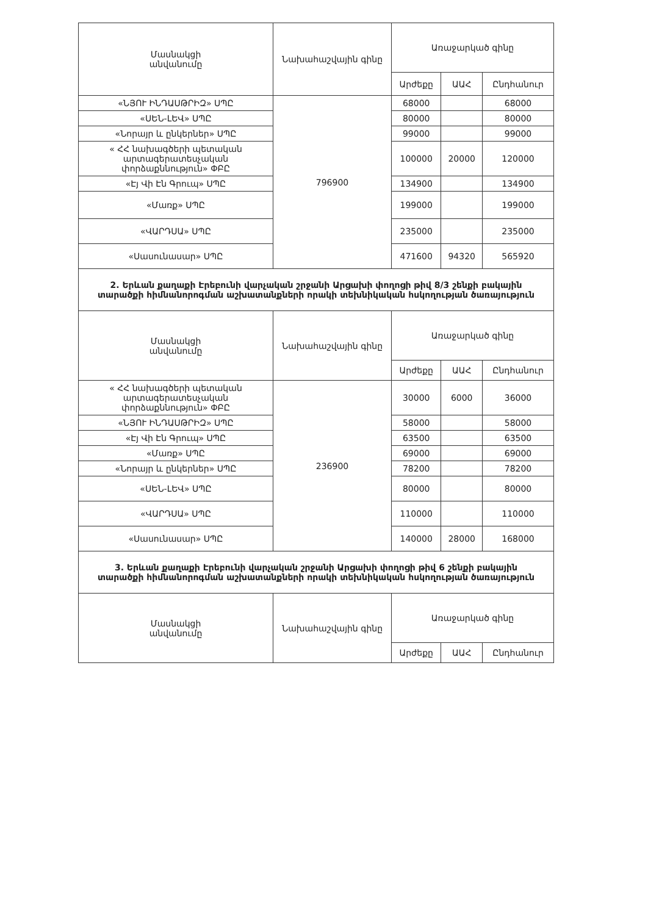| Մասնակցի անվանումը | Նախահաշվային գինը | Առաջարկած գինը | | |
| --- | --- | --- | --- | --- |
| | | Արժեքը | ԱԱՀ | Ընդհանուր |
| «ՆՅՈՒ ԻՆԴԱՍԹՐԻԶ» ՍՊԸ | 796900 | 68000 | | 68000 |
| «ՍԵՆ-ԼԵՎ» ՍՊԸ | | 80000 | | 80000 |
| «Նորայր և ընկերներ» ՍՊԸ | | 99000 | | 99000 |
| « ՀՀ նախագծերի պետական արտագերատեսչական փորձաքննություն» ՓԲԸ | | 100000 | 20000 | 120000 |
| «Էյ Վի Էն Գրուպ» ՍՊԸ | | 134900 | | 134900 |
| «Մառք» ՍՊԸ | | 199000 | | 199000 |
| «ՎԱՐԴՍԱ» ՍՊԸ | | 235000 | | 235000 |
| «Սասունասար» ՍՊԸ | | 471600 | 94320 | 565920 |
| 2. Երևան քաղաքի Էրեբունի վարչական շրջանի Արցախի փողոցի թիվ 8/3 շենքի բակային տարածքի հիմնանորոգման աշխատանքների որակի տեխնիկական հսկողության ծառայություն | | | | |
| Մասնակցի անվանումը | Նախահաշվային գինը | Առաջարկած գինը | | |
| | | Արժեքը | ԱԱՀ | Ընդհանուր |
| « ՀՀ նախագծերի պետական արտագերատեսչական փորձաքննություն» ՓԲԸ | 236900 | 30000 | 6000 | 36000 |
| «ՆՅՈՒ ԻՆԴԱՍԹՐԻԶ» ՍՊԸ | | 58000 | | 58000 |
| «Էյ Վի Էն Գրուպ» ՍՊԸ | | 63500 | | 63500 |
| «Մառք» ՍՊԸ | | 69000 | | 69000 |
| «Նորայր և ընկերներ» ՍՊԸ | | 78200 | | 78200 |
| «ՍԵՆ-ԼԵՎ» ՍՊԸ | | 80000 | | 80000 |
| «ՎԱՐԴՍԱ» ՍՊԸ | | 110000 | | 110000 |
| «Սասունասար» ՍՊԸ | | 140000 | 28000 | 168000 |
| 3. Երևան քաղաքի Էրեբունի վարչական շրջանի Արցախի փողոցի թիվ 6 շենքի բակային տարածքի հիմնանորոգման աշխատանքների որակի տեխնիկական հսկողության ծառայություն | | | | |
| Մասնակցի անվանումը | Նախահաշվային գինը | Առաջարկած գինը | | |
| | | Արժեքը | ԱԱՀ | Ընդհանուր |